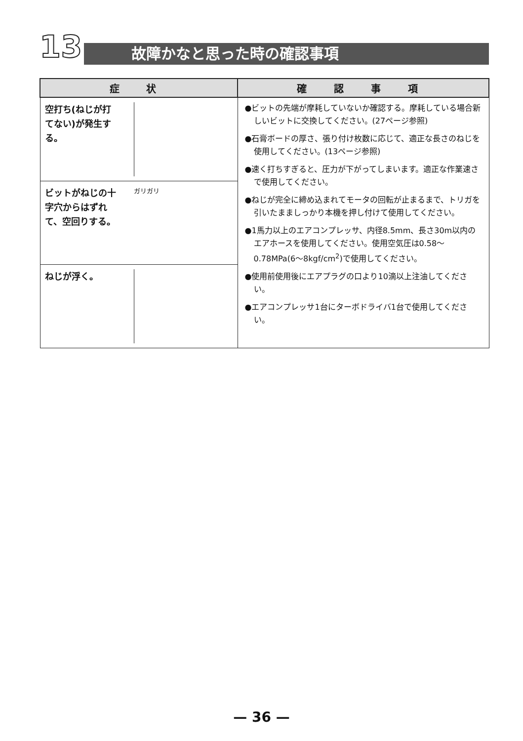13 故障かなと思った時の確認事項
| 症 状 | 確 認 事 項 |
| --- | --- |
| 空打ち(ねじが打てない)が発生する。 | ●ビットの先端が摩耗していないか確認する。摩耗している場合新しいビットに交換してください。(27ページ参照) ●石膏ボードの厚さ、張り付け枚数に応じて、適正な長さのねじを使用してください。(13ページ参照) ●速く打ちすぎると、圧力が下がってしまいます。適正な作業速さで使用してください。 ●ねじが完全に締め込まれてモータの回転が止まるまで、トリガを引いたまましっかり本機を押し付けて使用してください。 ●1馬力以上のエアコンプレッサ、内径8.5mm、長さ30m以内のエアホースを使用してください。使用空気圧は0.58〜0.78MPa(6〜8kgf/cm<sup>2</sup>)で使用してください。 ●使用前使用後にエアプラグの口より10滴以上注油してください。 ●エアコンプレッサ1台にターボドライバ1台で使用してください。 |
| ビットがねじの十字穴からはずれて、空回りする。 ガリガリ | |
| ねじが浮く。 | |
— 36 —